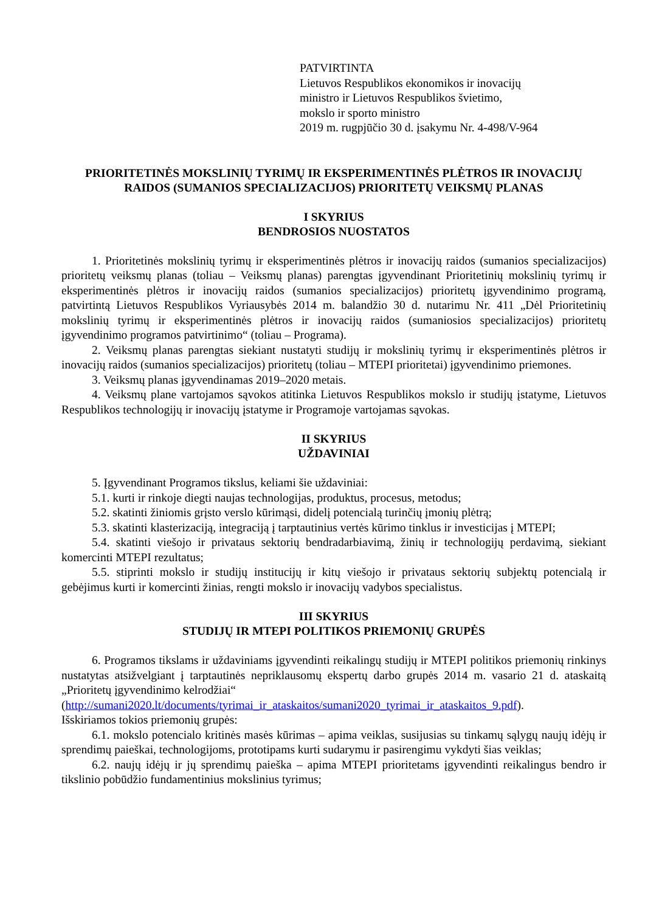PATVIRTINTA
Lietuvos Respublikos ekonomikos ir inovacijų
ministro ir Lietuvos Respublikos švietimo,
mokslo ir sporto ministro
2019 m. rugpjūčio 30 d. įsakymu Nr. 4-498/V-964
PRIORITETINĖS MOKSLINIŲ TYRIMŲ IR EKSPERIMENTINĖS PLĖTROS IR INOVACIJŲ RAIDOS (SUMANIOS SPECIALIZACIJOS) PRIORITETŲ VEIKSMŲ PLANAS
I SKYRIUS
BENDROSIOS NUOSTATOS
1. Prioritetinės mokslinių tyrimų ir eksperimentinės plėtros ir inovacijų raidos (sumanios specializacijos) prioritetų veiksmų planas (toliau – Veiksmų planas) parengtas įgyvendinant Prioritetinių mokslinių tyrimų ir eksperimentinės plėtros ir inovacijų raidos (sumanios specializacijos) prioritetų įgyvendinimo programą, patvirtintą Lietuvos Respublikos Vyriausybės 2014 m. balandžio 30 d. nutarimu Nr. 411 „Dėl Prioritetinių mokslinių tyrimų ir eksperimentinės plėtros ir inovacijų raidos (sumaniosios specializacijos) prioritetų įgyvendinimo programos patvirtinimo“ (toliau – Programa).
2. Veiksmų planas parengtas siekiant nustatyti studijų ir mokslinių tyrimų ir eksperimentinės plėtros ir inovacijų raidos (sumanios specializacijos) prioritetų (toliau – MTEPI prioritetai) įgyvendinimo priemones.
3. Veiksmų planas įgyvendinamas 2019–2020 metais.
4. Veiksmų plane vartojamos sąvokos atitinka Lietuvos Respublikos mokslo ir studijų įstatyme, Lietuvos Respublikos technologijų ir inovacijų įstatyme ir Programoje vartojamas sąvokas.
II SKYRIUS
UŽDAVINIAI
5. Įgyvendinant Programos tikslus, keliami šie uždaviniai:
5.1. kurti ir rinkoje diegti naujas technologijas, produktus, procesus, metodus;
5.2. skatinti žiniomis grįsto verslo kūrimąsi, didelį potencialą turinčių įmonių plėtrą;
5.3. skatinti klasterizaciją, integraciją į tarptautinius vertės kūrimo tinklus ir investicijas į MTEPI;
5.4. skatinti viešojo ir privataus sektorių bendradarbiavimą, žinių ir technologijų perdavimą, siekiant komercinti MTEPI rezultatus;
5.5. stiprinti mokslo ir studijų institucijų ir kitų viešojo ir privataus sektorių subjektų potencialą ir gebėjimus kurti ir komercinti žinias, rengti mokslo ir inovacijų vadybos specialistus.
III SKYRIUS
STUDIJŲ IR MTEPI POLITIKOS PRIEMONIŲ GRUPĖS
6. Programos tikslams ir uždaviniams įgyvendinti reikalingų studijų ir MTEPI politikos priemonių rinkinys nustatytas atsižvelgiant į tarptautinės nepriklausomų ekspertų darbo grupės 2014 m. vasario 21 d. ataskaitą „Prioritetų įgyvendinimo kelrodžiai“
(http://sumani2020.lt/documents/tyrimai_ir_ataskaitos/sumani2020_tyrimai_ir_ataskaitos_9.pdf).
Išskiriamos tokios priemonių grupės:
6.1. mokslo potencialo kritinės masės kūrimas – apima veiklas, susijusias su tinkamų sąlygų naujų idėjų ir sprendimų paieškai, technologijoms, prototipams kurti sudarymu ir pasirengimu vykdyti šias veiklas;
6.2. naujų idėjų ir jų sprendimų paieška – apima MTEPI prioritetams įgyvendinti reikalingus bendro ir tikslinio pobūdžio fundamentinius mokslinius tyrimus;